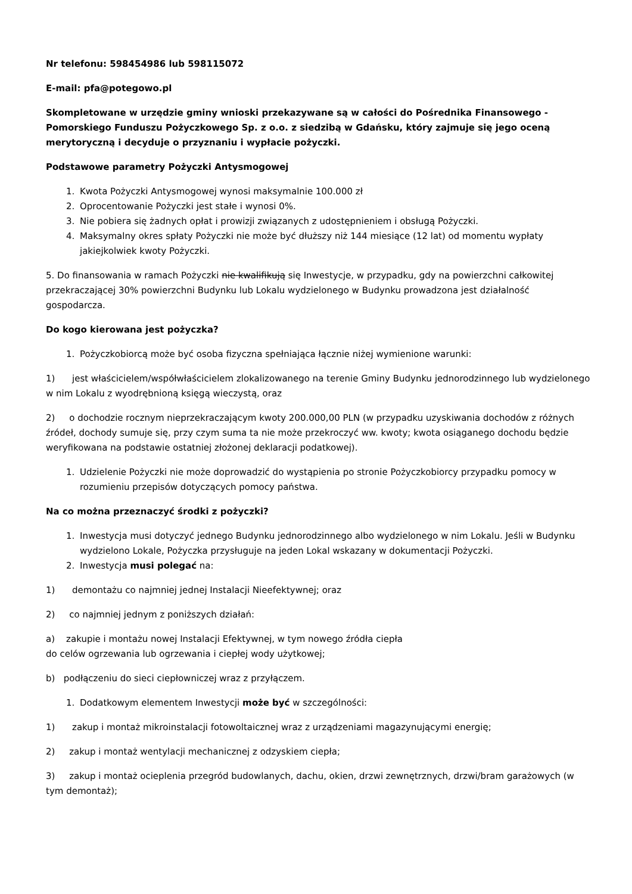Nr telefonu: 598454986 lub 598115072
E-mail: pfa@potegowo.pl
Skompletowane w urzędzie gminy wnioski przekazywane są w całości do Pośrednika Finansowego - Pomorskiego Funduszu Pożyczkowego Sp. z o.o. z siedzibą w Gdańsku, który zajmuje się jego oceną merytoryczną i decyduje o przyznaniu i wypłacie pożyczki.
Podstawowe parametry Pożyczki Antysmogowej
1. Kwota Pożyczki Antysmogowej wynosi maksymalnie 100.000 zł
2. Oprocentowanie Pożyczki jest stałe i wynosi 0%.
3. Nie pobiera się żadnych opłat i prowizji związanych z udostępnieniem i obsługą Pożyczki.
4. Maksymalny okres spłaty Pożyczki nie może być dłuższy niż 144 miesiące (12 lat) od momentu wypłaty jakiejkolwiek kwoty Pożyczki.
5. Do finansowania w ramach Pożyczki nie kwalifikują się Inwestycje, w przypadku, gdy na powierzchni całkowitej przekraczającej 30% powierzchni Budynku lub Lokalu wydzielonego w Budynku prowadzona jest działalność gospodarcza.
Do kogo kierowana jest pożyczka?
1. Pożyczkobiorcą może być osoba fizyczna spełniająca łącznie niżej wymienione warunki:
1) jest właścicielem/współwłaścicielem zlokalizowanego na terenie Gminy Budynku jednorodzinnego lub wydzielonego w nim Lokalu z wyodrębnioną księgą wieczystą, oraz
2) o dochodzie rocznym nieprzekraczającym kwoty 200.000,00 PLN (w przypadku uzyskiwania dochodów z różnych źródeł, dochody sumuje się, przy czym suma ta nie może przekroczyć ww. kwoty; kwota osiąganego dochodu będzie weryfikowana na podstawie ostatniej złożonej deklaracji podatkowej).
1. Udzielenie Pożyczki nie może doprowadzić do wystąpienia po stronie Pożyczkobiorcy przypadku pomocy w rozumieniu przepisów dotyczących pomocy państwa.
Na co można przeznaczyć środki z pożyczki?
1. Inwestycja musi dotyczyć jednego Budynku jednorodzinnego albo wydzielonego w nim Lokalu. Jeśli w Budynku wydzielono Lokale, Pożyczka przysługuje na jeden Lokal wskazany w dokumentacji Pożyczki.
2. Inwestycja musi polegać na:
1) demontażu co najmniej jednej Instalacji Nieefektywnej; oraz
2) co najmniej jednym z poniższych działań:
a) zakupie i montażu nowej Instalacji Efektywnej, w tym nowego źródła ciepła
do celów ogrzewania lub ogrzewania i ciepłej wody użytkowej;
b) podłączeniu do sieci ciepłowniczej wraz z przyłączem.
1. Dodatkowym elementem Inwestycji może być w szczególności:
1) zakup i montaż mikroinstalacji fotowoltaicznej wraz z urządzeniami magazynującymi energię;
2) zakup i montaż wentylacji mechanicznej z odzyskiem ciepła;
3) zakup i montaż ocieplenia przegród budowlanych, dachu, okien, drzwi zewnętrznych, drzwi/bram garażowych (w tym demontaż);